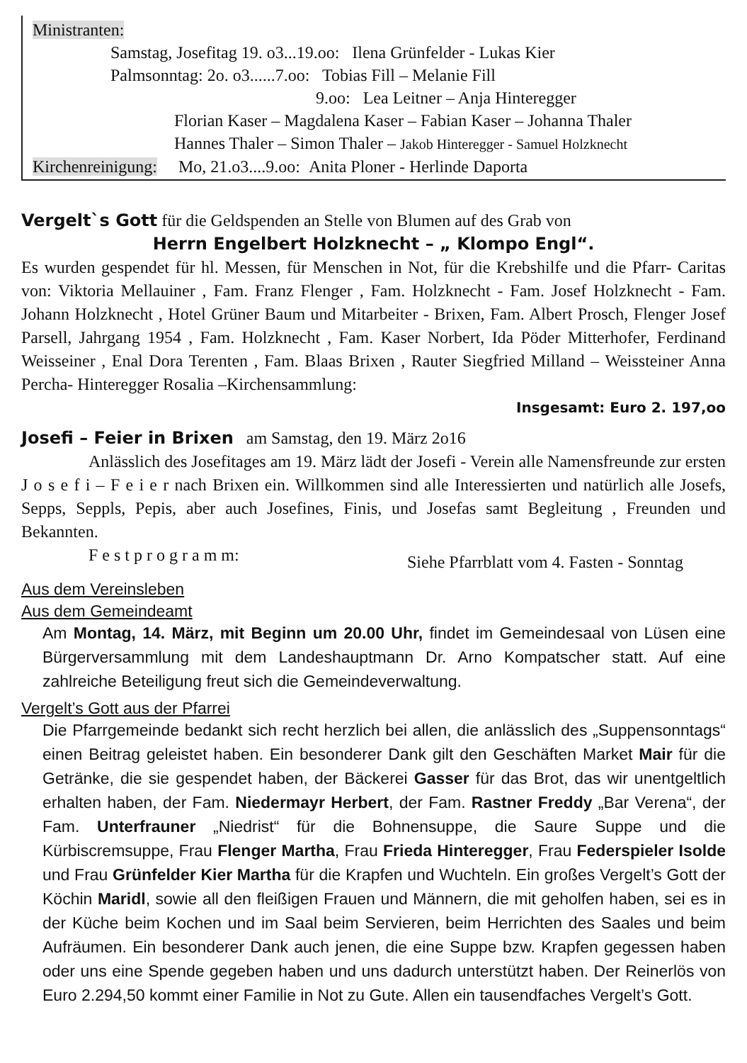Ministranten:
Samstag, Josefitag 19. o3...19.oo: Ilena Grünfelder - Lukas Kier
Palmsonntag: 2o. o3......7.oo: Tobias Fill – Melanie Fill
9.oo: Lea Leitner – Anja Hinteregger
Florian Kaser – Magdalena Kaser – Fabian Kaser – Johanna Thaler
Hannes Thaler – Simon Thaler – Jakob Hinteregger - Samuel Holzknecht
Kirchenreinigung: Mo, 21.o3....9.oo: Anita Ploner - Herlinde Daporta
Vergelt`s Gott für die Geldspenden an Stelle von Blumen auf des Grab von
Herrn Engelbert Holzknecht – „ Klompo Engl“.
Es wurden gespendet für hl. Messen, für Menschen in Not, für die Krebshilfe und die Pfarr- Caritas von: Viktoria Mellauiner , Fam. Franz Flenger , Fam. Holzknecht - Fam. Josef Holzknecht - Fam. Johann Holzknecht , Hotel Grüner Baum und Mitarbeiter - Brixen, Fam. Albert Prosch, Flenger Josef Parsell, Jahrgang 1954 , Fam. Holzknecht , Fam. Kaser Norbert, Ida Pöder Mitterhofer, Ferdinand Weisseiner , Enal Dora Terenten , Fam. Blaas Brixen , Rauter Siegfried Milland – Weissteiner Anna Percha- Hinteregger Rosalia –Kirchensammlung:
Insgesamt: Euro 2. 197,oo
Josefi – Feier in Brixen am Samstag, den 19. März 2o16
Anlässlich des Josefitages am 19. März lädt der Josefi - Verein alle Namensfreunde zur ersten J o s e f i – F e i e r nach Brixen ein. Willkommen sind alle Interessierten und natürlich alle Josefs, Sepps, Seppls, Pepis, aber auch Josefines, Finis, und Josefas samt Begleitung , Freunden und Bekannten.
F e s t p r o g r a m m: Siehe Pfarrblatt vom 4. Fasten - Sonntag
Aus dem Vereinsleben
Aus dem Gemeindeamt
Am Montag, 14. März, mit Beginn um 20.00 Uhr, findet im Gemeindesaal von Lüsen eine Bürgerversammlung mit dem Landeshauptmann Dr. Arno Kompatscher statt. Auf eine zahlreiche Beteiligung freut sich die Gemeindeverwaltung.
Vergelt’s Gott aus der Pfarrei
Die Pfarrgemeinde bedankt sich recht herzlich bei allen, die anlässlich des „Suppensonntags“ einen Beitrag geleistet haben. Ein besonderer Dank gilt den Geschäften Market Mair für die Getränke, die sie gespendet haben, der Bäckerei Gasser für das Brot, das wir unentgeltlich erhalten haben, der Fam. Niedermayr Herbert, der Fam. Rastner Freddy „Bar Verena“, der Fam. Unterfrauner „Niedrist“ für die Bohnensuppe, die Saure Suppe und die Kürbiscremsuppe, Frau Flenger Martha, Frau Frieda Hinteregger, Frau Federspieler Isolde und Frau Grünfelder Kier Martha für die Krapfen und Wuchteln. Ein großes Vergelt’s Gott der Köchin Maridl, sowie all den fleißigen Frauen und Männern, die mit geholfen haben, sei es in der Küche beim Kochen und im Saal beim Servieren, beim Herrichten des Saales und beim Aufräumen. Ein besonderer Dank auch jenen, die eine Suppe bzw. Krapfen gegessen haben oder uns eine Spende gegeben haben und uns dadurch unterstützt haben. Der Reinerlös von Euro 2.294,50 kommt einer Familie in Not zu Gute. Allen ein tausendfaches Vergelt’s Gott.